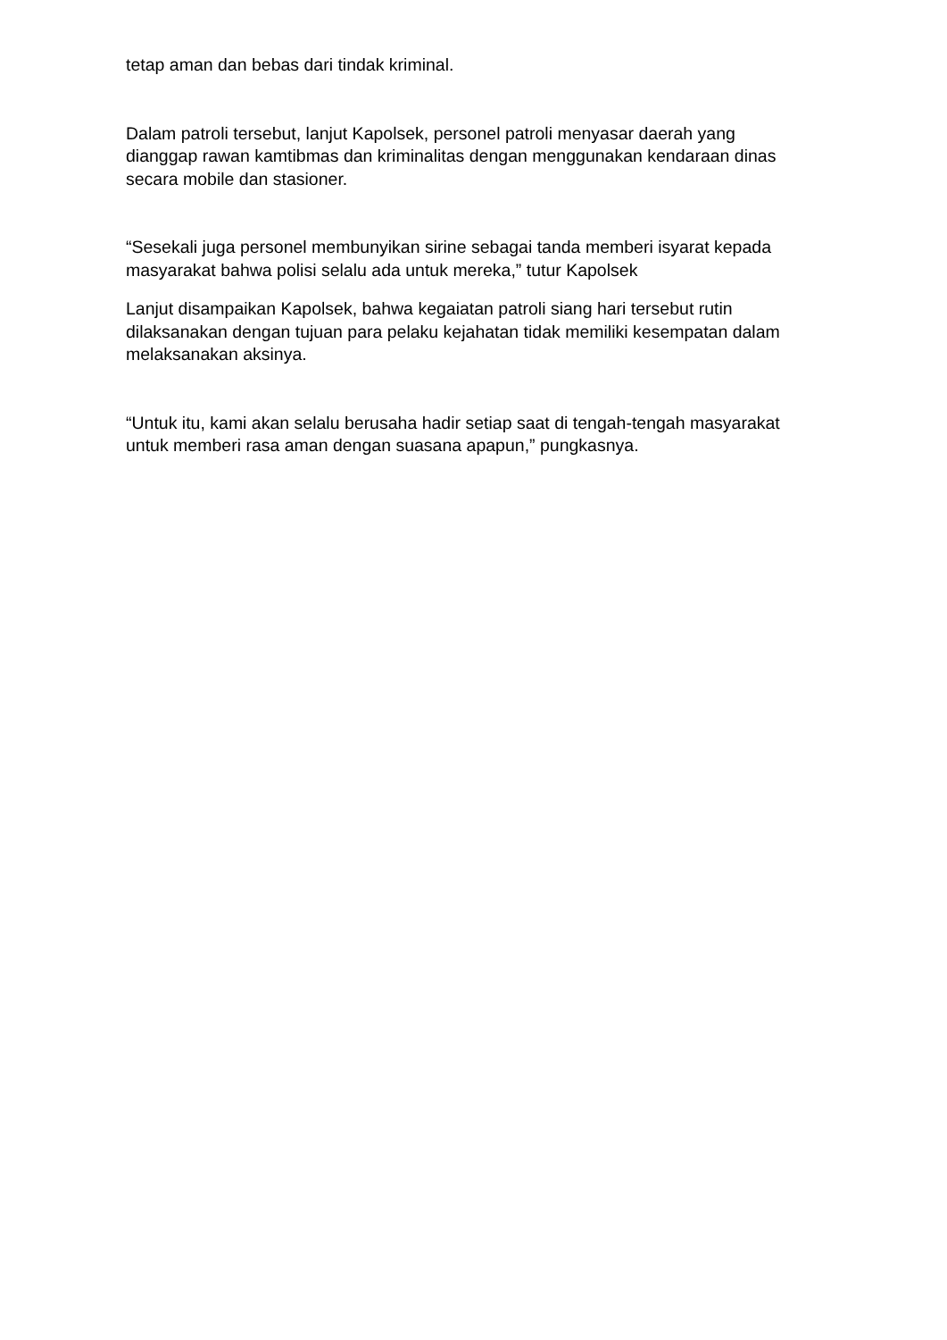tetap aman dan bebas dari tindak kriminal.
Dalam patroli tersebut, lanjut Kapolsek, personel patroli menyasar daerah yang dianggap rawan kamtibmas dan kriminalitas dengan menggunakan kendaraan dinas secara mobile dan stasioner.
“Sesekali juga personel membunyikan sirine sebagai tanda memberi isyarat kepada masyarakat bahwa polisi selalu ada untuk mereka,” tutur Kapolsek
Lanjut disampaikan Kapolsek, bahwa kegaiatan patroli siang hari tersebut rutin dilaksanakan dengan tujuan para pelaku kejahatan tidak memiliki kesempatan dalam melaksanakan aksinya.
“Untuk itu, kami akan selalu berusaha hadir setiap saat di tengah-tengah masyarakat untuk memberi rasa aman dengan suasana apapun,” pungkasnya.